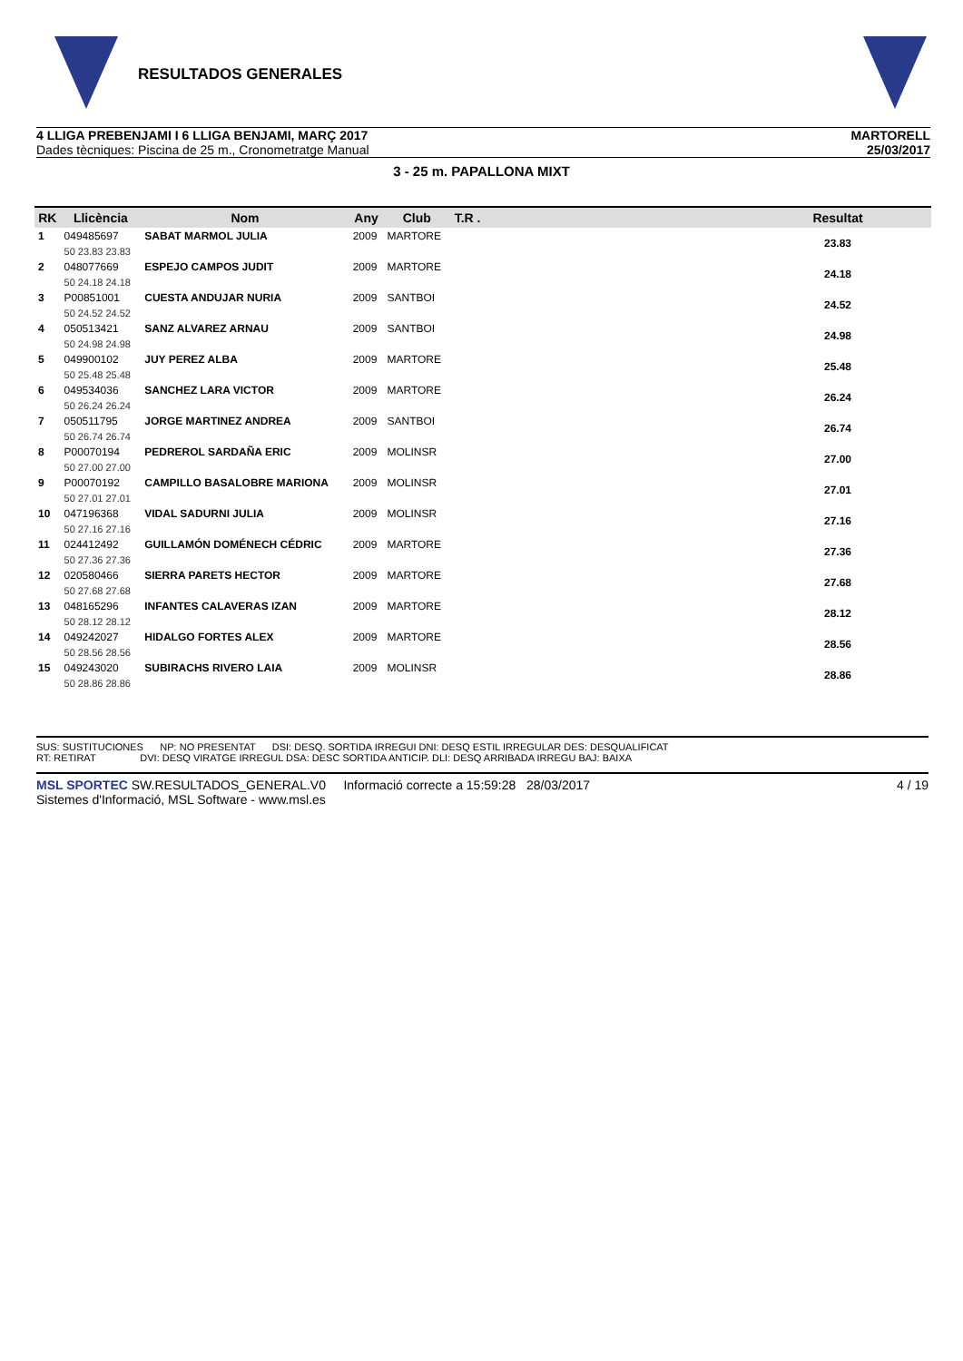RESULTADOS GENERALES
4 LLIGA PREBENJAMI I 6 LLIGA BENJAMI, MARÇ 2017
Dades tècniques: Piscina de 25 m., Cronometratge Manual
MARTORELL
25/03/2017
3 - 25 m. PAPALLONA MIXT
| RK | Llicència | Nom | Any | Club | T.R . | | Resultat |
| --- | --- | --- | --- | --- | --- | --- | --- |
| 1 | 049485697 | SABAT MARMOL JULIA | 2009 | MARTORE | | | 23.83 |
| | 50 23.83 23.83 | | | | | | |
| 2 | 048077669 | ESPEJO CAMPOS JUDIT | 2009 | MARTORE | | | 24.18 |
| | 50 24.18 24.18 | | | | | | |
| 3 | P00851001 | CUESTA ANDUJAR NURIA | 2009 | SANTBOI | | | 24.52 |
| | 50 24.52 24.52 | | | | | | |
| 4 | 050513421 | SANZ ALVAREZ ARNAU | 2009 | SANTBOI | | | 24.98 |
| | 50 24.98 24.98 | | | | | | |
| 5 | 049900102 | JUY PEREZ ALBA | 2009 | MARTORE | | | 25.48 |
| | 50 25.48 25.48 | | | | | | |
| 6 | 049534036 | SANCHEZ LARA VICTOR | 2009 | MARTORE | | | 26.24 |
| | 50 26.24 26.24 | | | | | | |
| 7 | 050511795 | JORGE MARTINEZ ANDREA | 2009 | SANTBOI | | | 26.74 |
| | 50 26.74 26.74 | | | | | | |
| 8 | P00070194 | PEDREROL SARDAÑA ERIC | 2009 | MOLINSR | | | 27.00 |
| | 50 27.00 27.00 | | | | | | |
| 9 | P00070192 | CAMPILLO BASALOBRE MARIONA | 2009 | MOLINSR | | | 27.01 |
| | 50 27.01 27.01 | | | | | | |
| 10 | 047196368 | VIDAL SADURNI JULIA | 2009 | MOLINSR | | | 27.16 |
| | 50 27.16 27.16 | | | | | | |
| 11 | 024412492 | GUILLAMÓN DOMÉNECH CÉDRIC | 2009 | MARTORE | | | 27.36 |
| | 50 27.36 27.36 | | | | | | |
| 12 | 020580466 | SIERRA PARETS HECTOR | 2009 | MARTORE | | | 27.68 |
| | 50 27.68 27.68 | | | | | | |
| 13 | 048165296 | INFANTES CALAVERAS IZAN | 2009 | MARTORE | | | 28.12 |
| | 50 28.12 28.12 | | | | | | |
| 14 | 049242027 | HIDALGO FORTES ALEX | 2009 | MARTORE | | | 28.56 |
| | 50 28.56 28.56 | | | | | | |
| 15 | 049243020 | SUBIRACHS RIVERO LAIA | 2009 | MOLINSR | | | 28.86 |
| | 50 28.86 28.86 | | | | | | |
SUS: SUSTITUCIONES NP: NO PRESENTAT DSI: DESQ. SORTIDA IRREGUI DNI: DESQ ESTIL IRREGULAR DES: DESQUALIFICAT
RT: RETIRAT DVI: DESQ VIRATGE IRREGUL DSA: DESC SORTIDA ANTICIP. DLI: DESQ ARRIBADA IRREGU BAJ: BAIXA
MSL SPORTEC SW.RESULTADOS_GENERAL.V0 Informació correcte a 15:59:28 28/03/2017
Sistemes d'Informació, MSL Software - www.msl.es
4 / 19